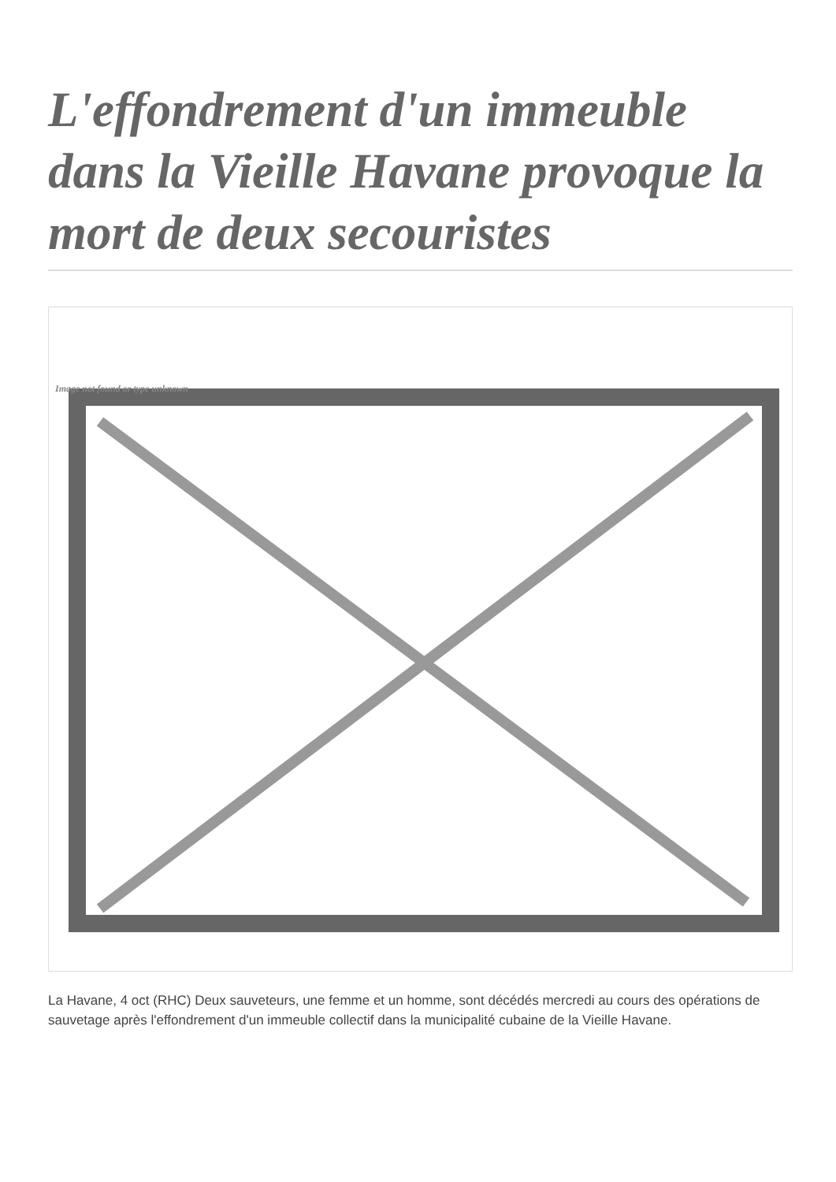L'effondrement d'un immeuble dans la Vieille Havane provoque la mort de deux secouristes
Image not found or type unknown
La Havane, 4 oct (RHC) Deux sauveteurs, une femme et un homme, sont décédés mercredi au cours des opérations de sauvetage après l'effondrement d'un immeuble collectif dans la municipalité cubaine de la Vieille Havane.